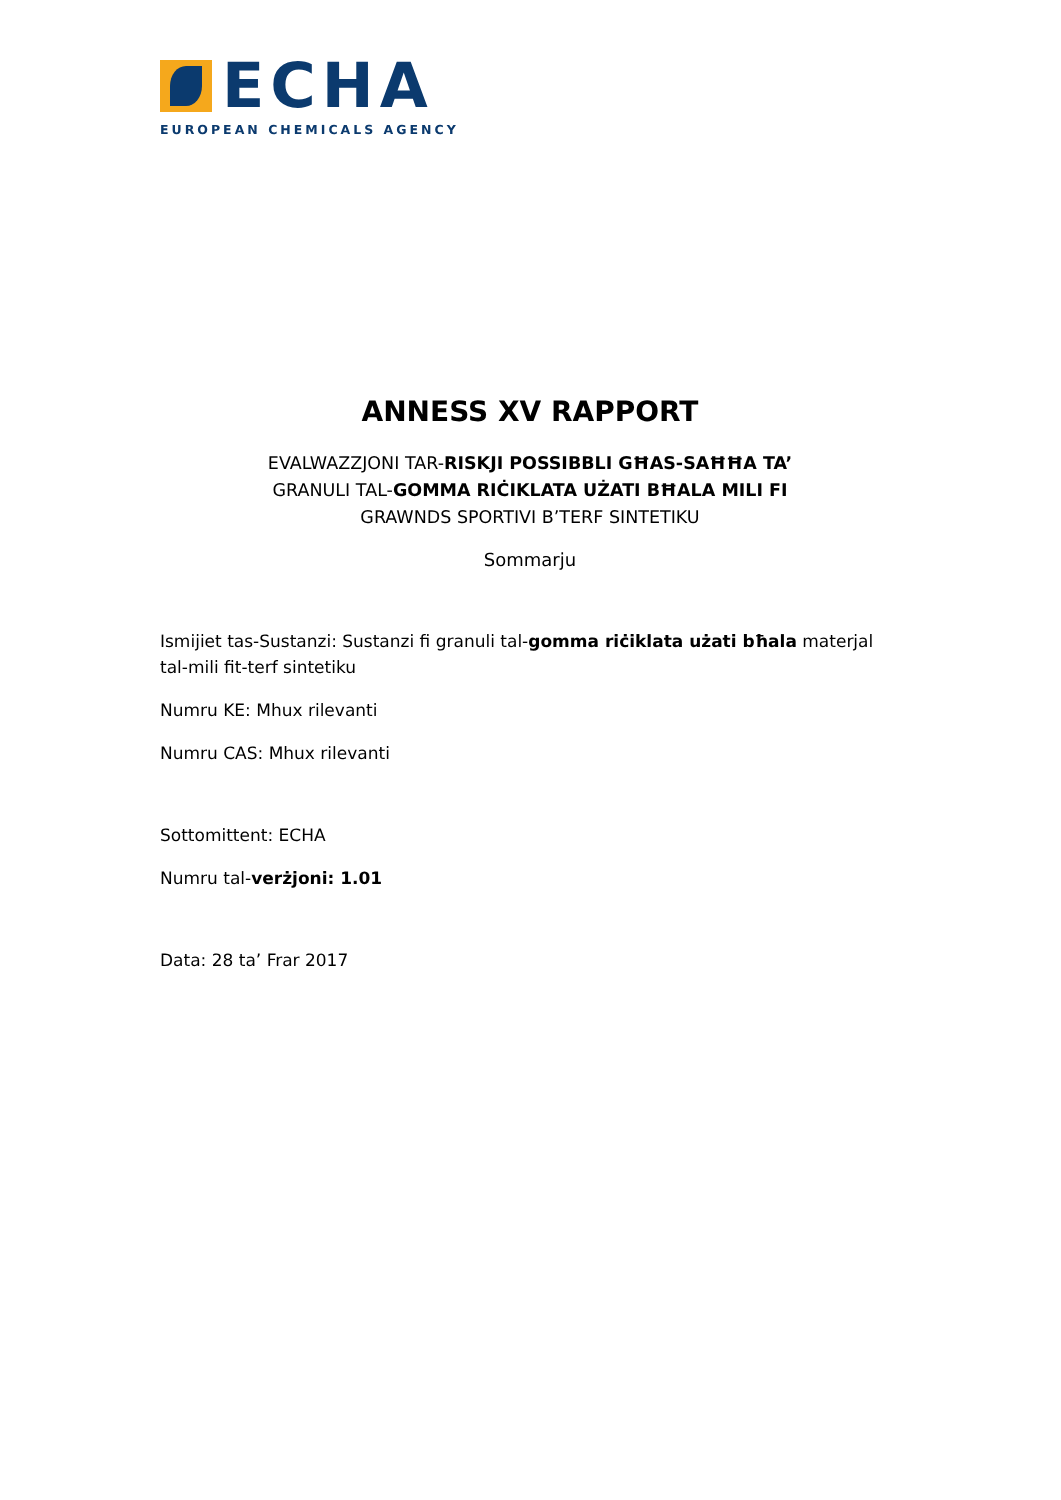ECHA
EUROPEAN CHEMICALS AGENCY
ANNESS XV RAPPORT
EVALWAZZJONI TAR-RISKJI POSSIBBLI GĦAS-SAĦĦA TA’
GRANULI TAL-GOMMA RIĊIKLATA UŻATI BĦALA MILI FI
GRAWNDS SPORTIVI B’TERF SINTETIKU
Sommarju
Ismijiet tas-Sustanzi: Sustanzi fi granuli tal-gomma riċiklata użati bħala materjal tal-mili fit-terf sintetiku
Numru KE: Mhux rilevanti
Numru CAS: Mhux rilevanti
Sottomittent: ECHA
Numru tal-verżjoni: 1.01
Data: 28 ta’ Frar 2017